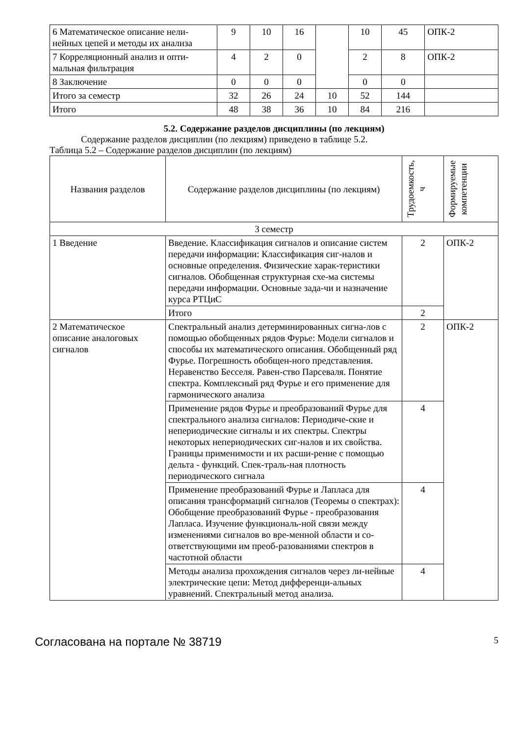| 6 Математическое описание нели-нейных цепей и методы их анализа | 9 | 10 | 16 | | 10 | 45 | ОПК-2 |
| 7 Корреляционный анализ и опти-мальная фильтрация | 4 | 2 | 0 | | 2 | 8 | ОПК-2 |
| 8 Заключение | 0 | 0 | 0 | | 0 | 0 | |
| Итого за семестр | 32 | 26 | 24 | 10 | 52 | 144 | |
| Итого | 48 | 38 | 36 | 10 | 84 | 216 | |
5.2. Содержание разделов дисциплины (по лекциям)
Содержание разделов дисциплин (по лекциям) приведено в таблице 5.2.
Таблица 5.2 – Содержание разделов дисциплин (по лекциям)
| Названия разделов | Содержание разделов дисциплины (по лекциям) | Трудоемкость, ч | Формируемые компетенции |
| --- | --- | --- | --- |
| 3 семестр | | | |
| 1 Введение | Введение. Классификация сигналов и описание систем передачи информации: Классификация сиг-налов и основные определения. Физические харак-теристики сигналов. Обобщенная структурная схе-ма системы передачи информации. Основные зада-чи и назначение курса РТЦиС | 2 | ОПК-2 |
| | Итого | 2 | |
| 2 Математическое описание аналоговых сигналов | Спектральный анализ детерминированных сигна-лов с помощью обобщенных рядов Фурье: Модели сигналов и способы их математического описания. Обобщенный ряд Фурье. Погрешность обобщен-ного представления. Неравенство Бесселя. Равен-ство Парсеваля. Понятие спектра. Комплексный ряд Фурье и его применение для гармонического анализа | 2 | ОПК-2 |
| | Применение рядов Фурье и преобразований Фурье для спектрального анализа сигналов: Периодиче-ские и непериодические сигналы и их спектры. Спектры некоторых непериодических сиг-налов и их свойства. Границы применимости и их расши-рение с помощью дельта - функций. Спек-траль-ная плотность периодического сигнала | 4 | |
| | Применение преобразований Фурье и Лапласа для описания трансформаций сигналов (Теоремы о спектрах): Обобщение преобразований Фурье - преобразования Лапласа. Изучение функциональ-ной связи между изменениями сигналов во вре-менной области и со-ответствующими им преоб-разованиями спектров в частотной области | 4 | |
| | Методы анализа прохождения сигналов через ли-нейные электрические цепи: Метод дифференци-альных уравнений. Спектральный метод анализа. | 4 | |
Согласована на портале № 38719 5